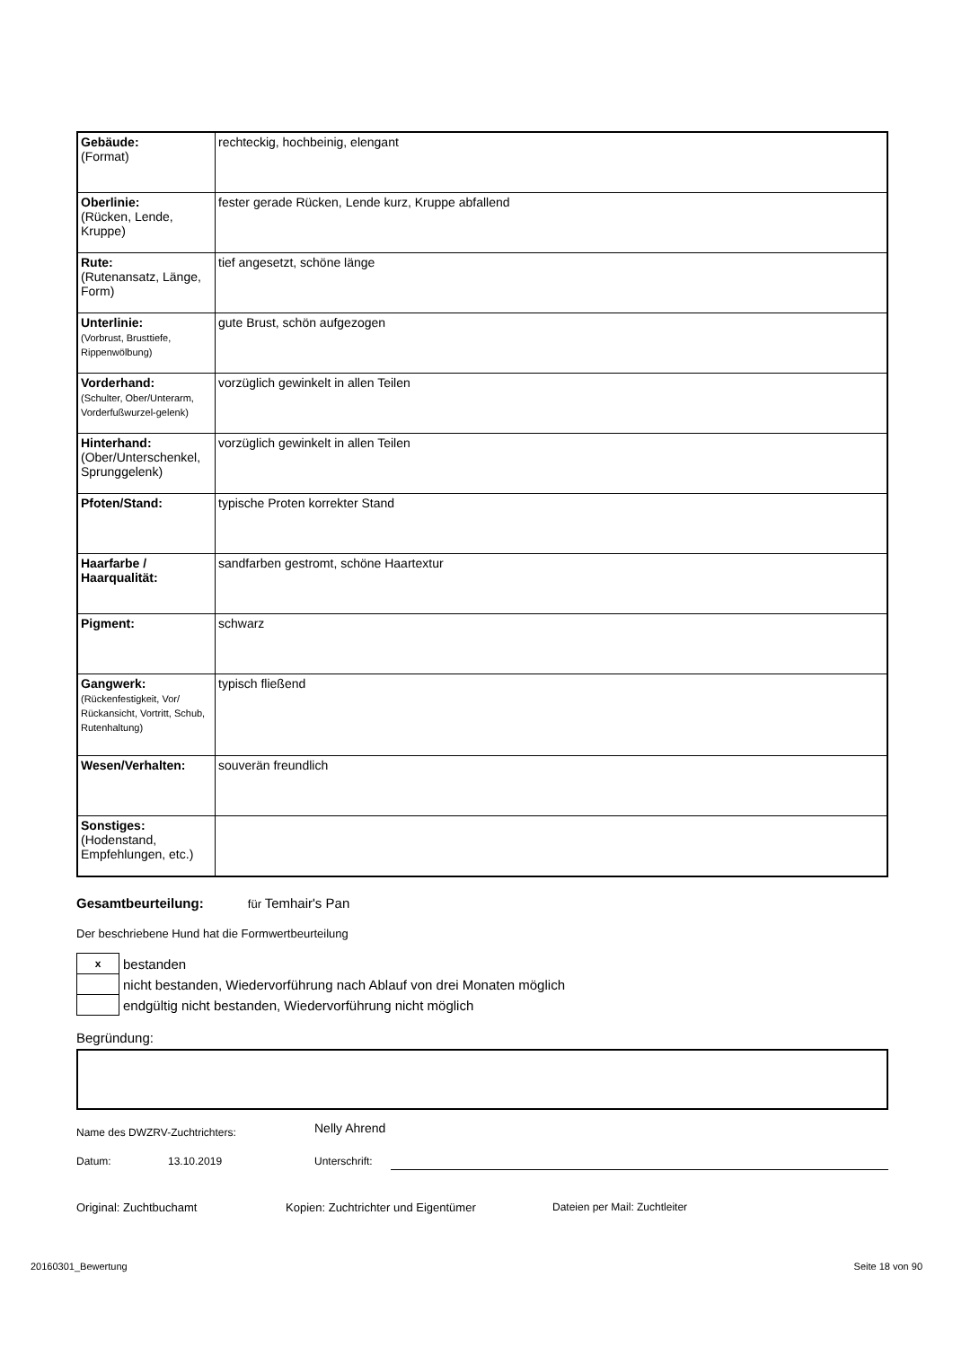| Gebäude: (Format) | rechteckig, hochbeinig, elengant |
| Oberlinie: (Rücken, Lende, Kruppe) | fester gerade Rücken, Lende kurz, Kruppe abfallend |
| Rute: (Rutenansatz, Länge, Form) | tief angesetzt, schöne länge |
| Unterlinie: (Vorbrust, Brusttiefe, Rippenwölbung) | gute Brust, schön aufgezogen |
| Vorderhand: (Schulter, Ober/Unterarm, Vorderfußwurzel-gelenk) | vorzüglich gewinkelt in allen Teilen |
| Hinterhand: (Ober/Unterschenkel, Sprunggelenk) | vorzüglich gewinkelt in allen Teilen |
| Pfoten/Stand: | typische Proten korrekter Stand |
| Haarfarbe / Haarqualität: | sandfarben gestromt, schöne Haartextur |
| Pigment: | schwarz |
| Gangwerk: (Rückenfestigkeit, Vor/ Rückansicht, Vortritt, Schub, Rutenhaltung) | typisch fließend |
| Wesen/Verhalten: | souverän freundlich |
| Sonstiges: (Hodenstand, Empfehlungen, etc.) | |
Gesamtbeurteilung: für Temhair's Pan
Der beschriebene Hund hat die Formwertbeurteilung
| x | bestanden |
| | nicht bestanden, Wiedervorführung nach Ablauf von drei Monaten möglich |
| | endgültig nicht bestanden, Wiedervorführung nicht möglich |
Begründung:
Name des DWZRV-Zuchtrichters: Nelly Ahrend
Datum: 13.10.2019 Unterschrift:
Original: Zuchtbuchamt Kopien: Zuchtrichter und Eigentümer Dateien per Mail: Zuchtleiter
20160301_Bewertung Seite 18 von 90